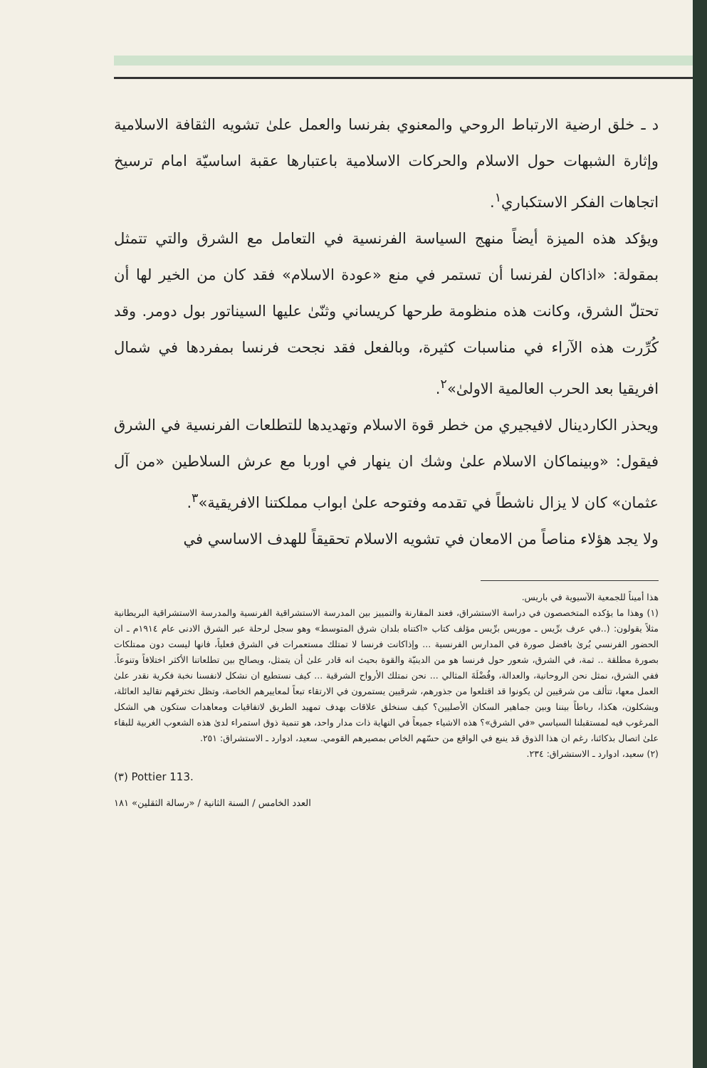د ـ خلق ارضية الارتباط الروحي والمعنوي بفرنسا والعمل علىٰ تشويه الثقافة الاسلامية وإثارة الشبهات حول الاسلام والحركات الاسلامية باعتبارها عقبة اساسيّة امام ترسيخ اتجاهات الفكر الاستكباري<sup>١</sup>.
ويؤكد هذه الميزة أيضاً منهج السياسة الفرنسية في التعامل مع الشرق والتي تتمثل بمقولة: «اذاكان لفرنسا أن تستمر في منع «عودة الاسلام» فقد كان من الخير لها أن تحتلّ الشرق، وكانت هذه منظومة طرحها كريساني وثنّىٰ عليها السيناتور بول دومر. وقد كُرِّرت هذه الآراء في مناسبات كثيرة، وبالفعل فقد نجحت فرنسا بمفردها في شمال افريقيا بعد الحرب العالمية الاولىٰ»<sup>٢</sup>.
ويحذر الكاردينال لافيجيري من خطر قوة الاسلام وتهديدها للتطلعات الفرنسية في الشرق فيقول: «وبينماكان الاسلام علىٰ وشك ان ينهار في اوربا مع عرش السلاطين «من آل عثمان» كان لا يزال ناشطاً في تقدمه وفتوحه علىٰ ابواب مملكتنا الافريقية»<sup>٣</sup>.
ولا يجد هؤلاء مناصاً من الامعان في تشويه الاسلام تحقيقاً للهدف الاساسي في
هذا أميناً للجمعية الآسيوية في باريس.
(١) وهذا ما يؤكده المتخصصون في دراسة الاستشراق، فعند المقارنة والتمييز بين المدرسة الاستشراقية الفرنسية والمدرسة الاستشراقية البريطانية مثلاً يقولون: (..في عرف برِّيس ـ موريس برِّيس مؤلف كتاب «اكتناه بلدان شرق المتوسط» وهو سجل لرحلة عبر الشرق الادنى عام ١٩١٤م ـ ان الحضور الفرنسي يُرىٰ بافضل صورة في المدارس الفرنسية ... وإذاكانت فرنسا لا تمتلك مستعمرات في الشرق فعلياً، فانها ليست دون ممتلكات بصورة مطلقة .. ثمة، في الشرق، شعور حول فرنسا هو من الدينيّة والقوة بحيث انه قادر علىٰ أن يتمثل، ويصالح بين تطلعاتنا الأكثر اختلافاً وتنوعاً. ففي الشرق، نمثل نحن الروحانية، والعدالة، وفُضْلَةَ المثالي ... نحن نمتلك الأرواح الشرقية ... كيف نستطيع ان نشكل لانفسنا نخبة فكرية نقدر علىٰ العمل معها، تتألف من شرقيين لن يكونوا قد اقتلعوا من جذورهم، شرقيين يستمرون في الارتقاء تبعاً لمعاييرهم الخاصة، وتظل تخترقهم تقاليد العائلة، ويشكلون، هكذا، رباطاً بيننا وبين جماهير السكان الأصليين؟ كيف سنخلق علاقات بهدف تمهيد الطريق لاتفاقيات ومعاهدات ستكون هي الشكل المرغوب فيه لمستقبلنا السياسي «في الشرق»؟ هذه الاشياء جميعاً في النهاية ذات مدار واحد، هو تنمية ذوق استمراء لدىٰ هذه الشعوب الغربية للبقاء علىٰ اتصال بذكائنا، رغم ان هذا الذوق قد ينبع في الواقع من حسّهم الخاص بمصيرهم القومي. سعيد، ادوارد ـ الاستشراق: ٢٥١.
(٢) سعيد، ادوارد ـ الاستشراق: ٢٣٤.
(٣) Pottier 113.
العدد الخامس / السنة الثانية / «رسالة الثقلين» ١٨١